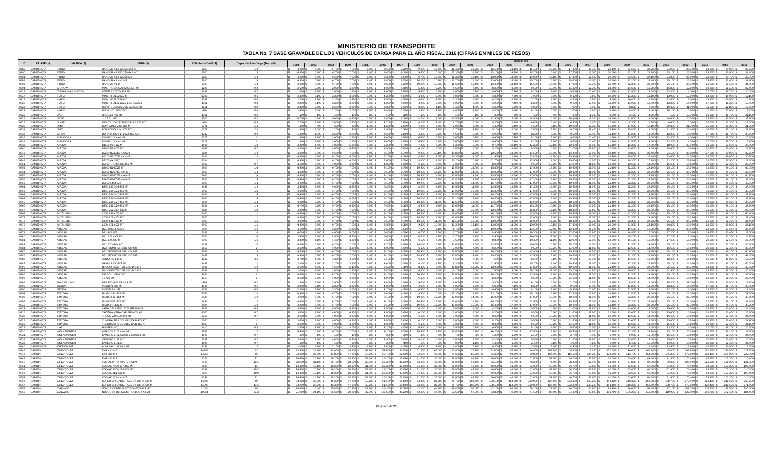MINISTERIO DE TRANSPORTE
TABLA No. 7 BASE GRAVABLE DE LOS VEHICULOS DE CARGA PARA EL AÑO FISCAL 2016 (CIFRAS EN MILES DE PESOS)
| ID | CLASE (1) | MARCA (2) | LINEA (3) | Cilindrada Cm3 (4) | Capacidad de Carga (Ton.) (5) | MODELOS | | | | | | | | | | | | | | | | | | | | | | | | |
| --- | --- | --- | --- | --- | --- | --- | --- | --- | --- | --- | --- | --- | --- | --- | --- | --- | --- | --- | --- | --- | --- | --- | --- | --- | --- | --- | --- | --- | --- | --- |
| | | | | | | 1991 | 1992 | 1993 | 1994 | 1995 | 1996 | 1997 | 1998 | 1999 | 2000 | 2001 | 2002 | 2003 | 2004 | 2005 | 2006 | 2007 | 2008 | 2009 | 2010 | 2011 | 2012 | 2013 | 2014 | 2015 |
| 9789 | CAMIONETA | FORD | RANGER XL F22CS3 4X2 MT | 2200 | 1,3 | $ 4.900 | $ 5.300 | $ 6.700 | $ 7.000 | $ 7.400 | $ 8.500 | $ 9.200 | $ 9.900 | $ 10.600 | $ 11.400 | $ 12.200 | $ 13.100 | $ 14.100 | $ 15.100 | $ 16.200 | $ 17.400 | $ 18.700 | $ 20.100 | $ 21.600 | $ 23.200 | $ 24.900 | $ 26.700 | $ 28.800 | $ 30.900 | $ 33.200 |
| 9790 | CAMIONETA | FORD | RANGER XL F22CS9 4X2 MT | 2200 | 1,3 | $ 4.900 | $ 5.300 | $ 6.700 | $ 7.000 | $ 7.400 | $ 8.400 | $ 9.100 | $ 9.800 | $ 10.500 | $ 11.300 | $ 12.200 | $ 13.100 | $ 14.100 | $ 15.200 | $ 16.400 | $ 17.700 | $ 19.000 | $ 20.500 | $ 22.100 | $ 23.700 | $ 25.100 | $ 26.700 | $ 29.700 | $ 31.900 | $ 34.400 |
| 9791 | CAMIONETA | FORD | RANGER XL F22CS9 MT | 2200 | 1,3 | $ 4.900 | $ 5.300 | $ 6.600 | $ 7.000 | $ 7.400 | $ 8.300 | $ 9.000 | $ 9.700 | $ 10.500 | $ 11.300 | $ 12.100 | $ 13.000 | $ 14.000 | $ 15.000 | $ 16.100 | $ 17.300 | $ 18.600 | $ 20.000 | $ 21.500 | $ 23.100 | $ 24.800 | $ 26.600 | $ 28.600 | $ 30.700 | $ 33.000 |
| 9801 | CAMIONETA | FORD | RANGER XL 4X2 MT | 2300 | 1,3 | $ 4.900 | $ 5.300 | $ 6.700 | $ 7.000 | $ 7.400 | $ 8.800 | $ 9.500 | $ 10.200 | $ 10.900 | $ 11.700 | $ 12.600 | $ 13.600 | $ 14.600 | $ 15.700 | $ 16.800 | $ 18.000 | $ 19.300 | $ 20.700 | $ 22.200 | $ 23.700 | $ 25.100 | $ 26.700 | $ 29.300 | $ 31.400 | $ 33.700 |
| 9802 | CAMIONETA | FORD | RANGER XL MT | 2300 | 1,3 | $ 4.900 | $ 5.300 | $ 6.700 | $ 7.000 | $ 7.400 | $ 8.600 | $ 9.300 | $ 10.000 | $ 10.700 | $ 11.600 | $ 12.400 | $ 13.400 | $ 14.400 | $ 15.500 | $ 16.600 | $ 17.900 | $ 19.300 | $ 20.700 | $ 22.300 | $ 23.700 | $ 25.100 | $ 26.700 | $ 29.900 | $ 32.100 | $ 34.600 |
| 9804 | CAMIONETA | GONOW | MINI TRUCK GA1020DSE4 MT | 1298 | 0,8 | $ 3.500 | $ 3.700 | $ 3.900 | $ 4.300 | $ 4.600 | $ 4.900 | $ 5.400 | $ 5.800 | $ 6.200 | $ 6.600 | $ 7.400 | $ 8.200 | $ 8.900 | $ 9.600 | $ 10.500 | $ 11.400 | $ 12.300 | $ 13.600 | $ 14.600 | $ 15.700 | $ 16.800 | $ 17.900 | $ 19.800 | $ 21.100 | $ 22.400 |
| 9812 | CAMIONETA | GREAT WALL MOTOR | WINGLE 5 STD 4X4 MT | 2499 | 0,7 | $ 1.800 | $ 1.900 | $ 2.600 | $ 2.700 | $ 2.900 | $ 3.600 | $ 3.800 | $ 4.400 | $ 5.200 | $ 5.600 | $ 6.300 | $ 6.900 | $ 7.400 | $ 8.200 | $ 8.900 | $ 9.600 | $ 10.400 | $ 11.100 | $ 11.900 | $ 12.500 | $ 13.300 | $ 14.000 | $ 17.000 | $ 18.700 | $ 20.500 |
| 9817 | CAMIONETA | HAFEI | MINYI HFJ1020BE MT | 1308 | 0,6 | $ 2.800 | $ 3.100 | $ 3.300 | $ 3.600 | $ 3.800 | $ 4.200 | $ 4.500 | $ 4.900 | $ 5.500 | $ 5.900 | $ 6.300 | $ 6.800 | $ 7.300 | $ 7.900 | $ 8.500 | $ 9.100 | $ 9.800 | $ 10.500 | $ 11.300 | $ 12.100 | $ 13.000 | $ 13.900 | $ 14.900 | $ 16.000 | $ 17.100 |
| 9819 | CAMIONETA | HAFEI | MINYI HFJ1020A MT | 1051 | 0,6 | $ 2.700 | $ 2.900 | $ 3.200 | $ 3.400 | $ 3.700 | $ 4.000 | $ 4.300 | $ 4.600 | $ 4.900 | $ 5.300 | $ 5.700 | $ 6.200 | $ 6.700 | $ 7.200 | $ 7.700 | $ 8.300 | $ 8.900 | $ 9.600 | $ 10.400 | $ 11.200 | $ 12.000 | $ 12.900 | $ 13.900 | $ 15.000 | $ 16.200 |
| 9820 | CAMIONETA | HAFEI | MINYI HFJ1021GBE4 LARGA MT | 1051 | 0,8 | $ 2.800 | $ 3.100 | $ 3.300 | $ 3.600 | $ 3.800 | $ 4.200 | $ 4.500 | $ 4.900 | $ 5.500 | $ 5.900 | $ 6.300 | $ 6.900 | $ 7.400 | $ 8.200 | $ 8.900 | $ 9.600 | $ 10.500 | $ 11.200 | $ 11.900 | $ 12.500 | $ 13.300 | $ 14.000 | $ 17.000 | $ 18.200 | $ 19.500 |
| 9822 | CAMIONETA | HAFEI | RUIYI HFJ1020GDBE LARGA MT | 1051 | 0,8 | $ 2.300 | $ 2.400 | $ 2.600 | $ 2.800 | $ 3.000 | $ 3.300 | $ 3.500 | $ 3.800 | $ 4.100 | $ 4.400 | $ 4.800 | $ 5.200 | $ 5.600 | $ 6.000 | $ 6.500 | $ 7.000 | $ 7.500 | $ 8.100 | $ 8.800 | $ 9.500 | $ 10.200 | $ 11.000 | $ 11.900 | $ 12.800 | $ 13.800 |
| 9823 | CAMIONETA | HAFEI | RUIYI HFJ1011G MT | 970 | 0,6 | $ 2.400 | $ 2.600 | $ 2.700 | $ 3.000 | $ 3.200 | $ 3.400 | $ 3.700 | $ 3.900 | $ 4.200 | $ 4.600 | $ 4.900 | $ 5.300 | $ 5.700 | $ 6.100 | $ 6.600 | $ 7.000 | $ 7.600 | $ 8.100 | $ 8.800 | $ 9.400 | $ 10.100 | $ 10.900 | $ 11.700 | $ 12.600 | $ 13.500 |
| 9825 | CAMIONETA | JAC | HFC1023 KG MT | 1051 | 0,9 | $ 100 | $ 100 | $ 100 | $ 100 | $ 100 | $ 100 | $ 100 | $ 100 | $ 100 | $ 100 | $ 100 | $ 200 | $ 300 | $ 400 | $ 600 | $ 900 | $ 1.300 | $ 2.000 | $ 3.100 | $ 4.700 | $ 7.100 | $ 10.700 | $ 16.200 | $ 18.700 | $ 21.100 |
| 9827 | CAMIONETA | JEEP | J10 3.7L MT | 3700 | 0,7 | $ 4.700 | $ 5.200 | $ 5.600 | $ 6.100 | $ 6.800 | $ 7.400 | $ 8.100 | $ 8.700 | $ 9.600 | $ 10.500 | $ 11.600 | $ 12.500 | $ 13.500 | $ 14.500 | $ 15.600 | $ 16.800 | $ 18.100 | $ 19.500 | $ 21.000 | $ 22.600 | $ 24.400 | $ 26.300 | $ 28.300 | $ 30.500 | $ 32.800 |
| 9828 | CAMIONETA | JINBEI | MINI TRUCK SY1020DB3AJ 4X2 MT | 998 | 0,8 | $ 2.700 | $ 2.900 | $ 3.000 | $ 3.200 | $ 3.400 | $ 3.700 | $ 3.900 | $ 4.200 | $ 4.400 | $ 4.700 | $ 5.000 | $ 5.300 | $ 5.700 | $ 6.000 | $ 6.400 | $ 6.900 | $ 7.300 | $ 7.800 | $ 8.300 | $ 8.800 | $ 9.400 | $ 10.000 | $ 10.600 | $ 11.300 | $ 12.000 |
| 9829 | CAMIONETA | JMC | BOARDING 2.8L 4X4 MT | 2771 | 1,1 | $ 400 | $ 500 | $ 600 | $ 800 | $ 1.000 | $ 1.200 | $ 1.500 | $ 1.900 | $ 2.400 | $ 2.900 | $ 3.600 | $ 4.400 | $ 5.400 | $ 6.600 | $ 8.100 | $ 10.000 | $ 12.300 | $ 15.200 | $ 17.900 | $ 19.100 | $ 20.300 | $ 21.700 | $ 26.600 | $ 29.300 | $ 31.900 |
| 9831 | CAMIONETA | JMC | BOARDING 2.8L 4X2 MT | 2771 | 2,3 | $ 900 | $ 1.000 | $ 1.200 | $ 1.400 | $ 1.600 | $ 1.900 | $ 2.300 | $ 2.700 | $ 3.100 | $ 3.700 | $ 4.300 | $ 5.100 | $ 6.000 | $ 7.000 | $ 8.200 | $ 9.700 | $ 11.400 | $ 13.400 | $ 15.800 | $ 18.500 | $ 21.800 | $ 25.600 | $ 30.100 | $ 35.100 | $ 38.200 |
| 9833 | CAMIONETA | LIFAN | DURA TRUCK LF1022 4X2 MT | 1342 | 0,9 | $ 1.800 | $ 1.900 | $ 2.600 | $ 2.700 | $ 2.900 | $ 3.600 | $ 3.800 | $ 4.400 | $ 5.200 | $ 5.600 | $ 6.300 | $ 6.900 | $ 7.400 | $ 8.200 | $ 8.900 | $ 9.600 | $ 10.400 | $ 11.100 | $ 11.900 | $ 12.500 | $ 13.300 | $ 14.000 | $ 17.000 | $ 18.700 | $ 20.700 |
| 9836 | CAMIONETA | MAHINDRA | PIK-UP 2.2 4X4 MT | 2179 | 1 | $ 1.800 | $ 1.900 | $ 2.600 | $ 2.700 | $ 2.900 | $ 3.600 | $ 3.800 | $ 4.400 | $ 5.200 | $ 5.600 | $ 6.300 | $ 6.900 | $ 7.400 | $ 8.200 | $ 8.900 | $ 9.600 | $ 10.400 | $ 11.100 | $ 11.900 | $ 12.500 | $ 13.300 | $ 14.000 | $ 17.000 | $ 18.700 | $ 20.300 |
| 9837 | CAMIONETA | MAHINDRA | PIK-UP 2.2 4X2 MT | 2179 | 1 | $ 1.800 | $ 1.900 | $ 2.600 | $ 2.700 | $ 2.900 | $ 3.600 | $ 3.800 | $ 4.400 | $ 5.200 | $ 5.600 | $ 6.300 | $ 6.900 | $ 7.400 | $ 8.200 | $ 8.900 | $ 9.600 | $ 10.400 | $ 11.100 | $ 11.900 | $ 12.500 | $ 13.300 | $ 14.000 | $ 17.000 | $ 18.700 | $ 19.800 |
| 9838 | CAMIONETA | MAZDA | B1600 PT 4X2 MT | 1598 | 1,3 | $ 4.300 | $ 4.600 | $ 4.900 | $ 5.300 | $ 5.700 | $ 6.200 | $ 6.700 | $ 7.200 | $ 7.700 | $ 8.300 | $ 9.000 | $ 9.700 | $ 10.400 | $ 11.200 | $ 12.100 | $ 13.000 | $ 14.000 | $ 15.100 | $ 16.300 | $ 17.600 | $ 18.900 | $ 20.400 | $ 22.000 | $ 23.600 | $ 25.500 |
| 9840 | CAMIONETA | MAZDA | B2000 PT 4X2 MT | 1998 | 0,7 | $ 3.600 | $ 3.800 | $ 4.000 | $ 4.300 | $ 4.600 | $ 4.900 | $ 5.600 | $ 6.100 | $ 6.600 | $ 7.000 | $ 7.600 | $ 8.200 | $ 8.800 | $ 9.500 | $ 10.200 | $ 11.000 | $ 11.800 | $ 12.600 | $ 13.600 | $ 14.500 | $ 15.600 | $ 16.800 | $ 20.300 | $ 22.400 | $ 24.100 |
| 9843 | CAMIONETA | MAZDA | B2200 B22CS3 4X2 MT | 2184 | 1,2 | $ 4.900 | $ 5.300 | $ 6.500 | $ 7.000 | $ 7.400 | $ 8.100 | $ 8.700 | $ 9.400 | $ 10.100 | $ 10.800 | $ 11.700 | $ 12.500 | $ 13.500 | $ 14.500 | $ 15.600 | $ 16.800 | $ 18.000 | $ 19.400 | $ 20.800 | $ 22.400 | $ 24.100 | $ 25.900 | $ 27.900 | $ 30.000 | $ 32.200 |
| 9845 | CAMIONETA | MAZDA | B2200 B22CS9 4X2 MT | 2184 | 1,2 | $ 4.900 | $ 5.300 | $ 6.100 | $ 6.600 | $ 7.100 | $ 7.700 | $ 8.200 | $ 8.900 | $ 9.500 | $ 10.300 | $ 11.000 | $ 11.900 | $ 12.800 | $ 13.800 | $ 14.800 | $ 15.900 | $ 17.100 | $ 18.400 | $ 19.800 | $ 21.400 | $ 23.000 | $ 24.700 | $ 26.600 | $ 28.600 | $ 30.800 |
| 9848 | CAMIONETA | MAZDA | B2200 4X2 MT | 2184 | 1,1 | $ 4.900 | $ 5.300 | $ 6.200 | $ 6.600 | $ 7.100 | $ 7.600 | $ 8.200 | $ 8.800 | $ 9.500 | $ 10.200 | $ 10.900 | $ 11.700 | $ 12.600 | $ 13.500 | $ 14.500 | $ 15.600 | $ 16.700 | $ 17.900 | $ 19.300 | $ 20.700 | $ 22.200 | $ 23.800 | $ 25.600 | $ 27.500 | $ 29.500 |
| 9851 | CAMIONETA | MAZDA | B2500 TRUCK SX 4X2 MT | 2507 | 0,7 | $ 3.600 | $ 3.800 | $ 4.000 | $ 4.300 | $ 4.600 | $ 4.900 | $ 5.600 | $ 6.100 | $ 6.600 | $ 7.000 | $ 7.600 | $ 8.200 | $ 8.800 | $ 9.500 | $ 10.200 | $ 11.000 | $ 11.800 | $ 12.600 | $ 13.600 | $ 14.500 | $ 15.600 | $ 16.800 | $ 20.300 | $ 22.400 | $ 25.300 |
| 9852 | CAMIONETA | MAZDA | B2600 B26CS3 MT | 2605 | 1,4 | $ 4.900 | $ 5.300 | $ 6.700 | $ 7.000 | $ 7.400 | $ 9.100 | $ 9.700 | $ 10.900 | $ 12.200 | $ 13.000 | $ 14.600 | $ 15.800 | $ 17.000 | $ 17.900 | $ 18.900 | $ 19.900 | $ 21.000 | $ 21.400 | $ 22.300 | $ 23.700 | $ 25.100 | $ 26.700 | $ 32.800 | $ 36.100 | $ 40.000 |
| 9854 | CAMIONETA | MAZDA | B2600 B26PS9 4X4 MT | 2605 | 1,2 | $ 4.900 | $ 5.300 | $ 6.700 | $ 7.000 | $ 7.400 | $ 9.100 | $ 9.700 | $ 10.900 | $ 12.200 | $ 13.000 | $ 14.800 | $ 16.000 | $ 17.000 | $ 17.900 | $ 18.900 | $ 19.900 | $ 21.000 | $ 21.400 | $ 22.300 | $ 23.700 | $ 25.100 | $ 26.700 | $ 32.800 | $ 36.100 | $ 38.900 |
| 9855 | CAMIONETA | MAZDA | B2600 B26CS9 4X4 MT | 2606 | 1,4 | $ 4.900 | $ 5.300 | $ 6.700 | $ 7.000 | $ 7.400 | $ 9.100 | $ 9.700 | $ 10.900 | $ 12.200 | $ 13.000 | $ 14.400 | $ 15.500 | $ 16.700 | $ 17.900 | $ 18.900 | $ 19.900 | $ 21.000 | $ 21.400 | $ 22.300 | $ 23.700 | $ 25.100 | $ 26.700 | $ 32.800 | $ 36.100 | $ 40.100 |
| 9856 | CAMIONETA | MAZDA | B2600 B26CS8 4X4 MT | 2606 | 1,4 | $ 4.900 | $ 5.300 | $ 6.700 | $ 7.000 | $ 7.400 | $ 9.100 | $ 9.700 | $ 10.900 | $ 11.900 | $ 12.800 | $ 13.800 | $ 14.900 | $ 16.100 | $ 17.300 | $ 18.700 | $ 19.900 | $ 21.000 | $ 21.400 | $ 22.300 | $ 23.700 | $ 25.100 | $ 26.700 | $ 32.800 | $ 36.100 | $ 39.600 |
| 9858 | CAMIONETA | MAZDA | B2600 i 4X4 MT | 2600 | 1,4 | $ 4.900 | $ 5.300 | $ 6.700 | $ 7.000 | $ 7.400 | $ 9.100 | $ 9.700 | $ 10.900 | $ 12.200 | $ 13.000 | $ 14.500 | $ 15.700 | $ 16.900 | $ 17.900 | $ 18.900 | $ 19.900 | $ 21.000 | $ 21.400 | $ 22.300 | $ 23.700 | $ 25.100 | $ 26.700 | $ 32.800 | $ 36.100 | $ 40.900 |
| 9861 | CAMIONETA | MAZDA | BT50 B25C44 4X4 MT | 2499 | 1,2 | $ 3.400 | $ 3.800 | $ 4.400 | $ 4.900 | $ 5.600 | $ 6.300 | $ 7.200 | $ 8.200 | $ 9.200 | $ 10.500 | $ 11.900 | $ 13.500 | $ 15.300 | $ 17.300 | $ 18.900 | $ 19.900 | $ 21.000 | $ 21.400 | $ 22.300 | $ 23.700 | $ 25.100 | $ 26.700 | $ 32.800 | $ 36.100 | $ 38.600 |
| 9862 | CAMIONETA | MAZDA | BT50 B25C24 4X2 MT | 2499 | 1,2 | $ 4.900 | $ 5.300 | $ 6.700 | $ 7.000 | $ 7.400 | $ 9.100 | $ 9.700 | $ 10.900 | $ 12.200 | $ 13.000 | $ 15.300 | $ 16.200 | $ 17.000 | $ 17.900 | $ 18.900 | $ 19.900 | $ 21.000 | $ 21.400 | $ 22.300 | $ 23.700 | $ 25.100 | $ 26.700 | $ 32.800 | $ 36.100 | $ 40.000 |
| 9863 | CAMIONETA | MAZDA | BT50 B26C47 4X4 MT | 2606 | 1,4 | $ 4.900 | $ 5.300 | $ 6.700 | $ 7.000 | $ 7.400 | $ 9.100 | $ 9.700 | $ 10.900 | $ 12.200 | $ 13.000 | $ 15.300 | $ 16.200 | $ 17.000 | $ 17.900 | $ 18.900 | $ 19.900 | $ 21.000 | $ 21.400 | $ 22.300 | $ 23.700 | $ 25.100 | $ 26.700 | $ 32.800 | $ 36.100 | $ 38.900 |
| 9864 | CAMIONETA | MAZDA | BT50 B26C49 4X4 MT | 2606 | 1,4 | $ 4.900 | $ 5.300 | $ 6.100 | $ 6.700 | $ 7.400 | $ 8.200 | $ 9.100 | $ 10.000 | $ 11.000 | $ 12.100 | $ 13.400 | $ 14.800 | $ 16.300 | $ 17.900 | $ 18.900 | $ 19.900 | $ 21.000 | $ 21.400 | $ 22.300 | $ 23.700 | $ 25.100 | $ 26.700 | $ 32.800 | $ 36.100 | $ 39.700 |
| 9865 | CAMIONETA | MAZDA | BT50 B26C27 4X2 MT | 2606 | 1,4 | $ 4.900 | $ 5.300 | $ 6.700 | $ 7.000 | $ 7.400 | $ 9.100 | $ 9.700 | $ 10.800 | $ 11.600 | $ 12.500 | $ 13.500 | $ 14.500 | $ 15.600 | $ 16.900 | $ 18.200 | $ 19.600 | $ 21.000 | $ 21.400 | $ 22.300 | $ 23.700 | $ 25.100 | $ 26.700 | $ 32.800 | $ 35.500 | $ 38.300 |
| 9866 | CAMIONETA | MAZDA | BT50 B22C29 4X2 MT | 2184 | 1,3 | $ 4.700 | $ 5.200 | $ 5.700 | $ 6.200 | $ 6.800 | $ 7.400 | $ 8.100 | $ 8.900 | $ 9.700 | $ 10.600 | $ 11.600 | $ 12.700 | $ 13.900 | $ 15.200 | $ 16.700 | $ 18.300 | $ 20.100 | $ 21.400 | $ 22.300 | $ 23.700 | $ 25.100 | $ 26.700 | $ 32.600 | $ 36.100 | $ 38.900 |
| 9867 | CAMIONETA | MAZDA | BT50 B22CS7 4X2 MT | 2184 | 1,3 | $ 4.900 | $ 5.300 | $ 6.700 | $ 7.000 | $ 7.400 | $ 8.700 | $ 9.400 | $ 10.100 | $ 10.900 | $ 11.700 | $ 12.600 | $ 13.600 | $ 14.700 | $ 15.800 | $ 17.100 | $ 18.400 | $ 19.800 | $ 21.300 | $ 22.300 | $ 23.700 | $ 25.100 | $ 26.700 | $ 31.000 | $ 33.400 | $ 36.000 |
| 9869 | CAMIONETA | MITSUBISHI | L200 2.4L 4X4 MT | 2400 | 1,1 | $ 4.900 | $ 5.300 | $ 6.700 | $ 7.000 | $ 7.400 | $ 9.100 | $ 9.700 | $ 10.900 | $ 12.200 | $ 13.000 | $ 14.900 | $ 16.100 | $ 17.000 | $ 17.900 | $ 18.900 | $ 19.900 | $ 21.000 | $ 21.400 | $ 22.300 | $ 23.700 | $ 25.100 | $ 26.700 | $ 32.800 | $ 36.100 | $ 40.700 |
| 9872 | CAMIONETA | MITSUBISHI | L200 2.0L 4X4 MT | 2000 | 1,1 | $ 4.900 | $ 5.300 | $ 6.700 | $ 7.000 | $ 7.400 | $ 9.100 | $ 9.700 | $ 10.900 | $ 12.200 | $ 13.000 | $ 14.100 | $ 15.200 | $ 16.300 | $ 17.600 | $ 18.900 | $ 19.900 | $ 21.000 | $ 21.400 | $ 22.300 | $ 23.700 | $ 25.100 | $ 26.700 | $ 32.800 | $ 36.100 | $ 39.400 |
| 9873 | CAMIONETA | MITSUBISHI | L200 2.4L 4X2 MT | 2400 | 1,1 | $ 4.900 | $ 5.300 | $ 6.700 | $ 7.000 | $ 7.400 | $ 9.100 | $ 9.700 | $ 10.500 | $ 11.300 | $ 12.100 | $ 13.000 | $ 13.900 | $ 14.900 | $ 16.000 | $ 17.200 | $ 18.400 | $ 19.700 | $ 21.100 | $ 22.300 | $ 23.700 | $ 25.100 | $ 26.700 | $ 29.900 | $ 32.100 | $ 34.400 |
| 9875 | CAMIONETA | MITSUBISHI | L200 2.0L 4X2 MT | 2000 | 1,1 | $ 4.900 | $ 5.300 | $ 6.700 | $ 7.000 | $ 7.400 | $ 8.500 | $ 9.100 | $ 9.800 | $ 10.500 | $ 11.300 | $ 12.100 | $ 13.000 | $ 14.000 | $ 15.000 | $ 16.100 | $ 17.300 | $ 18.600 | $ 20.000 | $ 21.500 | $ 23.100 | $ 24.800 | $ 26.700 | $ 28.600 | $ 30.800 | $ 33.100 |
| 9877 | CAMIONETA | NISSAN | D21 KING 4X2 MT | 2400 | 1,6 | $ 4.500 | $ 4.900 | $ 5.200 | $ 5.600 | $ 6.000 | $ 6.500 | $ 7.000 | $ 7.500 | $ 8.100 | $ 8.700 | $ 9.300 | $ 10.000 | $ 10.700 | $ 11.500 | $ 12.400 | $ 13.300 | $ 14.300 | $ 15.400 | $ 16.500 | $ 17.700 | $ 19.100 | $ 20.500 | $ 22.000 | $ 23.600 | $ 25.400 |
| 9879 | CAMIONETA | NISSAN | D21 4X2 MT | 2389 | 1,6 | $ 4.000 | $ 4.300 | $ 4.600 | $ 5.000 | $ 5.400 | $ 5.800 | $ 6.200 | $ 6.700 | $ 7.200 | $ 7.700 | $ 8.300 | $ 8.900 | $ 9.600 | $ 10.300 | $ 11.100 | $ 12.000 | $ 12.900 | $ 13.800 | $ 14.900 | $ 16.000 | $ 17.200 | $ 18.500 | $ 19.900 | $ 21.400 | $ 23.000 |
| 9880 | CAMIONETA | NISSAN | D21 2.0L 4X2 MT | 2000 | 1,6 | $ 3.900 | $ 4.200 | $ 4.500 | $ 4.800 | $ 5.200 | $ 5.600 | $ 6.100 | $ 6.600 | $ 7.100 | $ 7.700 | $ 8.300 | $ 8.900 | $ 9.600 | $ 10.400 | $ 11.200 | $ 12.100 | $ 13.100 | $ 14.100 | $ 15.200 | $ 16.400 | $ 17.700 | $ 19.200 | $ 20.700 | $ 22.300 | $ 24.100 |
| 9881 | CAMIONETA | NISSAN | D21 2000CC MT | 2000 | 1,6 | $ 3.800 | $ 4.100 | $ 4.400 | $ 4.800 | $ 5.200 | $ 5.600 | $ 6.000 | $ 6.500 | $ 7.000 | $ 7.600 | $ 8.200 | $ 8.800 | $ 9.500 | $ 10.300 | $ 11.100 | $ 12.000 | $ 12.900 | $ 14.000 | $ 15.100 | $ 16.300 | $ 17.600 | $ 18.900 | $ 20.500 | $ 22.100 | $ 23.800 |
| 9883 | CAMIONETA | NISSAN | D22 STD 4X4 MT | 2389 | 1,6 | $ 4.900 | $ 5.300 | $ 6.700 | $ 7.000 | $ 7.400 | $ 8.700 | $ 9.300 | $ 10.000 | $ 10.800 | $ 11.600 | $ 12.500 | $ 13.500 | $ 14.500 | $ 15.600 | $ 16.800 | $ 18.100 | $ 19.500 | $ 21.000 | $ 22.300 | $ 23.700 | $ 25.100 | $ 26.700 | $ 30.400 | $ 32.700 | $ 35.200 |
| 9884 | CAMIONETA | NISSAN | D22 FRONTIER STD 4X4 MT | 2953 | 1 | $ 3.600 | $ 3.800 | $ 4.000 | $ 4.300 | $ 4.600 | $ 4.900 | $ 5.600 | $ 6.100 | $ 6.600 | $ 7.000 | $ 7.600 | $ 8.200 | $ 8.800 | $ 9.500 | $ 10.200 | $ 11.000 | $ 11.800 | $ 12.600 | $ 13.600 | $ 14.500 | $ 15.600 | $ 16.800 | $ 20.300 | $ 22.400 | $ 23.900 |
| 9885 | CAMIONETA | NISSAN | D22 FRONTIER STD 4X4 MT | 2953 | 1,5 | $ 4.900 | $ 5.300 | $ 6.700 | $ 7.000 | $ 7.400 | $ 9.100 | $ 9.700 | $ 10.900 | $ 12.200 | $ 13.000 | $ 15.300 | $ 16.200 | $ 17.000 | $ 17.900 | $ 18.900 | $ 19.900 | $ 21.000 | $ 21.400 | $ 22.300 | $ 23.700 | $ 25.100 | $ 26.700 | $ 32.800 | $ 36.100 | $ 40.700 |
| 9886 | CAMIONETA | NISSAN | D22 FRONTIER STD 4X2 MT | 2488 | 1,5 | $ 4.900 | $ 5.300 | $ 6.700 | $ 7.000 | $ 7.400 | $ 9.100 | $ 9.700 | $ 10.900 | $ 12.200 | $ 13.000 | $ 14.700 | $ 15.800 | $ 17.000 | $ 17.900 | $ 18.900 | $ 19.900 | $ 21.000 | $ 21.400 | $ 22.300 | $ 23.700 | $ 25.100 | $ 26.700 | $ 32.800 | $ 36.100 | $ 41.500 |
| 9888 | CAMIONETA | NISSAN | JUNIOR L-140 MT | 1982 | 2,5 | $ 3.700 | $ 4.000 | $ 4.300 | $ 4.500 | $ 4.800 | $ 5.100 | $ 5.500 | $ 5.800 | $ 6.200 | $ 6.600 | $ 7.000 | $ 7.500 | $ 8.000 | $ 8.500 | $ 9.100 | $ 9.600 | $ 10.300 | $ 10.900 | $ 11.600 | $ 12.400 | $ 13.200 | $ 14.100 | $ 15.000 | $ 16.000 | $ 17.000 |
| 9889 | CAMIONETA | NISSAN | NAVARA EX 4X4 MT | 2488 | 1,1 | $ 2.000 | $ 2.300 | $ 2.700 | $ 3.200 | $ 3.800 | $ 4.400 | $ 5.200 | $ 6.100 | $ 7.100 | $ 8.300 | $ 9.700 | $ 11.400 | $ 13.400 | $ 15.700 | $ 18.400 | $ 19.900 | $ 21.000 | $ 21.400 | $ 22.300 | $ 23.700 | $ 25.100 | $ 26.700 | $ 32.800 | $ 36.100 | $ 40.000 |
| 9890 | CAMIONETA | NISSAN | NP 300 FRONTIER 2.5L 4X4 MT | 2488 | 1,3 | $ 3.500 | $ 4.000 | $ 4.500 | $ 5.100 | $ 5.800 | $ 6.600 | $ 7.400 | $ 8.400 | $ 9.500 | $ 10.800 | $ 12.200 | $ 13.900 | $ 15.700 | $ 17.800 | $ 18.900 | $ 19.900 | $ 21.000 | $ 21.400 | $ 22.300 | $ 23.700 | $ 25.100 | $ 26.700 | $ 32.800 | $ 36.100 | $ 40.000 |
| 9892 | CAMIONETA | NISSAN | NP 300 FRONTIER 2.4L 4X2 MT | 2389 | 1,3 | $ 2.000 | $ 2.300 | $ 2.600 | $ 2.900 | $ 3.300 | $ 3.800 | $ 4.300 | $ 4.800 | $ 5.500 | $ 6.200 | $ 7.000 | $ 7.900 | $ 9.000 | $ 10.200 | $ 11.600 | $ 13.100 | $ 14.800 | $ 16.800 | $ 19.000 | $ 21.300 | $ 22.900 | $ 24.600 | $ 26.400 | $ 28.300 | $ 30.400 |
| 9895 | CAMIONETA | NISSAN | PATROL UG160 MT | 3956 | 2 | $ 4.900 | $ 5.300 | $ 6.700 | $ 7.000 | $ 7.400 | $ 9.100 | $ 9.700 | $ 10.900 | $ 12.200 | $ 13.000 | $ 15.300 | $ 16.200 | $ 17.000 | $ 17.900 | $ 18.900 | $ 19.900 | $ 21.000 | $ 21.400 | $ 22.300 | $ 23.700 | $ 25.100 | $ 26.700 | $ 32.800 | $ 36.100 | $ 39.300 |
| 9896 | CAMIONETA | NISSAN | TL 720 MT | 1750 | 1 | $ 3.600 | $ 3.800 | $ 4.000 | $ 4.300 | $ 4.600 | $ 4.900 | $ 5.600 | $ 6.100 | $ 6.600 | $ 7.000 | $ 7.600 | $ 8.200 | $ 8.800 | $ 9.500 | $ 10.200 | $ 11.000 | $ 11.800 | $ 12.600 | $ 13.600 | $ 14.500 | $ 15.600 | $ 16.800 | $ 20.300 | $ 22.400 | $ 23.500 |
| 9898 | CAMIONETA | SAIC WULING | MINI PICKUP CARGA MT | 970 | 0,7 | $ 1.800 | $ 1.900 | $ 2.600 | $ 2.700 | $ 2.900 | $ 3.400 | $ 3.700 | $ 4.000 | $ 4.300 | $ 4.600 | $ 4.900 | $ 5.300 | $ 5.700 | $ 6.100 | $ 6.600 | $ 7.100 | $ 7.700 | $ 8.300 | $ 8.900 | $ 9.600 | $ 10.300 | $ 11.100 | $ 11.900 | $ 12.800 | $ 13.800 |
| 9899 | CAMIONETA | SKODA | PICKUP FUN MT | 1598 | 0,6 | $ 2.800 | $ 3.100 | $ 3.300 | $ 3.600 | $ 3.800 | $ 4.200 | $ 4.500 | $ 4.900 | $ 5.500 | $ 5.900 | $ 6.300 | $ 6.900 | $ 7.400 | $ 8.200 | $ 8.900 | $ 9.600 | $ 10.500 | $ 11.200 | $ 11.900 | $ 12.500 | $ 13.300 | $ 14.000 | $ 17.000 | $ 18.700 | $ 20.500 |
| 9900 | CAMIONETA | SKODA | PICKUP LX MT | 1289 | 0,6 | $ 2.800 | $ 3.100 | $ 3.300 | $ 3.600 | $ 3.800 | $ 4.200 | $ 4.300 | $ 4.900 | $ 5.200 | $ 5.900 | $ 6.300 | $ 6.900 | $ 7.400 | $ 8.100 | $ 8.700 | $ 9.300 | $ 10.000 | $ 10.700 | $ 11.500 | $ 12.300 | $ 13.200 | $ 14.000 | $ 15.200 | $ 16.300 | $ 17.500 |
| 9904 | CAMIONETA | TOYOTA | HILUX 2.4L 4X2 MT | 2366 | 1,2 | $ 4.900 | $ 5.300 | $ 6.700 | $ 7.000 | $ 7.400 | $ 8.400 | $ 9.100 | $ 9.800 | $ 10.500 | $ 11.300 | $ 12.200 | $ 13.100 | $ 14.100 | $ 15.100 | $ 16.300 | $ 17.500 | $ 18.800 | $ 20.300 | $ 21.800 | $ 23.500 | $ 25.100 | $ 26.700 | $ 29.200 | $ 31.400 | $ 33.800 |
| 9906 | CAMIONETA | TOYOTA | HILUX 2.4L 4X4 MT | 2438 | 1,2 | $ 4.900 | $ 5.300 | $ 6.700 | $ 7.000 | $ 7.400 | $ 9.100 | $ 9.700 | $ 10.900 | $ 12.200 | $ 13.000 | $ 14.800 | $ 15.900 | $ 17.000 | $ 17.900 | $ 18.900 | $ 19.900 | $ 21.000 | $ 21.400 | $ 22.300 | $ 23.700 | $ 25.100 | $ 26.700 | $ 32.800 | $ 36.100 | $ 39.400 |
| 9909 | CAMIONETA | TOYOTA | HILUX EST 4X2 MT | 2694 | 1,2 | $ 4.900 | $ 5.300 | $ 6.700 | $ 7.000 | $ 7.400 | $ 9.100 | $ 9.700 | $ 10.900 | $ 12.200 | $ 13.000 | $ 15.300 | $ 16.200 | $ 17.000 | $ 17.900 | $ 18.900 | $ 19.900 | $ 21.000 | $ 21.400 | $ 22.300 | $ 23.700 | $ 25.100 | $ 26.700 | $ 32.800 | $ 36.100 | $ 38.200 |
| 9910 | CAMIONETA | TOYOTA | HILUX PT 4X2 MT | 2694 | 1,2 | $ 4.900 | $ 5.300 | $ 6.700 | $ 7.000 | $ 7.400 | $ 9.100 | $ 9.700 | $ 10.900 | $ 12.200 | $ 13.000 | $ 15.300 | $ 16.200 | $ 17.000 | $ 17.900 | $ 18.900 | $ 19.900 | $ 21.000 | $ 21.400 | $ 22.300 | $ 23.700 | $ 25.100 | $ 26.700 | $ 32.800 | $ 36.100 | $ 38.200 |
| 9914 | CAMIONETA | TOYOTA | LAND CRUISER LC 70 GRJ79 MT | 3956 | 0,8 | $ 3.400 | $ 3.800 | $ 4.000 | $ 4.300 | $ 4.600 | $ 4.900 | $ 5.600 | $ 6.100 | $ 6.600 | $ 7.000 | $ 7.600 | $ 8.200 | $ 8.800 | $ 9.500 | $ 10.200 | $ 11.000 | $ 11.800 | $ 12.600 | $ 13.600 | $ 14.500 | $ 15.600 | $ 16.800 | $ 20.300 | $ 22.400 | $ 24.600 |
| 9925 | CAMIONETA | TOYOTA | TACOMA XTRA CAB SR5 4X4 AT | 4000 | 0,7 | $ 3.600 | $ 3.800 | $ 4.000 | $ 4.300 | $ 4.600 | $ 4.900 | $ 5.600 | $ 6.100 | $ 6.600 | $ 7.000 | $ 7.600 | $ 8.200 | $ 8.800 | $ 9.500 | $ 10.200 | $ 11.000 | $ 11.800 | $ 12.600 | $ 13.600 | $ 14.500 | $ 15.600 | $ 16.800 | $ 20.300 | $ 22.400 | $ 25.300 |
| 9926 | CAMIONETA | TOYOTA | TRUCK VZN100 4X4 MT | 2958 | 0,7 | $ 3.600 | $ 3.800 | $ 4.000 | $ 4.300 | $ 4.600 | $ 4.900 | $ 5.600 | $ 6.100 | $ 6.600 | $ 7.000 | $ 7.600 | $ 8.200 | $ 8.800 | $ 9.500 | $ 10.200 | $ 11.000 | $ 11.800 | $ 12.600 | $ 13.600 | $ 14.500 | $ 15.600 | $ 16.800 | $ 20.300 | $ 22.400 | $ 24.400 |
| 9927 | CAMIONETA | TOYOTA | TUNDRA SR5 DOUBLE CAB 4X4 AT | 5700 | 1 | $ 3.600 | $ 3.800 | $ 4.000 | $ 4.300 | $ 4.600 | $ 4.900 | $ 5.600 | $ 6.100 | $ 6.600 | $ 7.000 | $ 7.600 | $ 8.200 | $ 8.800 | $ 9.500 | $ 10.200 | $ 11.000 | $ 11.800 | $ 12.600 | $ 13.600 | $ 14.500 | $ 15.600 | $ 16.800 | $ 20.300 | $ 22.400 | $ 23.700 |
| 9928 | CAMIONETA | TOYOTA | TUNDRA SR5 DOUBLE CAB 4X2 AT | 4000 | 1 | $ 3.600 | $ 3.800 | $ 4.000 | $ 4.300 | $ 4.600 | $ 4.900 | $ 5.600 | $ 6.100 | $ 6.600 | $ 7.000 | $ 7.600 | $ 8.200 | $ 8.800 | $ 9.500 | $ 10.200 | $ 11.000 | $ 11.800 | $ 12.600 | $ 13.600 | $ 14.500 | $ 15.600 | $ 16.800 | $ 20.300 | $ 22.400 | $ 24.100 |
| 9929 | CAMIONETA | UAZ | HUNTER MT | 2410 | 0,8 | $ 2.800 | $ 3.100 | $ 3.300 | $ 3.600 | $ 3.800 | $ 4.200 | $ 4.500 | $ 4.900 | $ 5.500 | $ 5.900 | $ 6.300 | $ 6.900 | $ 7.400 | $ 8.200 | $ 8.900 | $ 9.600 | $ 10.500 | $ 11.200 | $ 11.900 | $ 12.500 | $ 13.300 | $ 14.000 | $ 17.000 | $ 18.700 | $ 20.500 |
| 9930 | CAMIONETA | VOLKSWAGEN | AMAROK 2.0L 4X4 MT | 1968 | 1,2 | $ 4.900 | $ 5.300 | $ 6.700 | $ 7.000 | $ 7.400 | $ 9.100 | $ 9.700 | $ 10.900 | $ 12.200 | $ 13.000 | $ 15.300 | $ 16.200 | $ 17.000 | $ 17.900 | $ 18.900 | $ 19.900 | $ 21.000 | $ 21.400 | $ 22.300 | $ 23.700 | $ 25.100 | $ 26.700 | $ 32.800 | $ 36.100 | $ 37.900 |
| 9931 | CAMIONETA | VOLKSWAGEN | SAVEIRO 1.6L Cabina extendida MT | 1598 | 0,7 | $ 100 | $ 100 | $ 100 | $ 100 | $ 100 | $ 200 | $ 300 | $ 400 | $ 500 | $ 700 | $ 900 | $ 1.200 | $ 1.600 | $ 2.100 | $ 2.800 | $ 3.700 | $ 5.000 | $ 6.700 | $ 9.000 | $ 12.000 | $ 15.600 | $ 16.800 | $ 20.300 | $ 22.400 | $ 24.800 |
| 9932 | CAMIONETA | VOLKSWAGEN | SAVEIRO 1.8L MT | 1781 | 0,7 | $ 3.600 | $ 3.800 | $ 4.000 | $ 4.300 | $ 4.600 | $ 4.900 | $ 5.600 | $ 6.100 | $ 6.600 | $ 7.000 | $ 7.600 | $ 8.200 | $ 8.800 | $ 9.500 | $ 10.200 | $ 11.000 | $ 11.800 | $ 12.600 | $ 13.600 | $ 14.500 | $ 15.600 | $ 16.800 | $ 20.300 | $ 22.400 | $ 25.000 |
| 9933 | CAMIONETA | VOLKSWAGEN | SAVEIRO 1.6L MT | 1598 | 0,7 | $ 100 | $ 100 | $ 100 | $ 200 | $ 200 | $ 300 | $ 400 | $ 500 | $ 700 | $ 900 | $ 1.100 | $ 1.400 | $ 1.900 | $ 2.400 | $ 3.100 | $ 4.000 | $ 5.100 | $ 6.600 | $ 8.400 | $ 10.900 | $ 14.000 | $ 16.800 | $ 20.300 | $ 22.400 | $ 24.400 |
| 9940 | CAMIONETA | ZHONGXING | ADMIRAL 2.2L 4X2 MT | 2237 | 1,2 | $ 2.800 | $ 2.900 | $ 3.100 | $ 3.400 | $ 3.700 | $ 3.800 | $ 4.100 | $ 4.500 | $ 4.900 | $ 5.400 | $ 5.900 | $ 6.300 | $ 6.900 | $ 7.500 | $ 8.200 | $ 8.900 | $ 9.700 | $ 10.600 | $ 11.400 | $ 12.400 | $ 13.900 | $ 13.900 | $ 16.300 | $ 17.600 | $ 19.500 |
| 9947 | CAMION | CHEVROLET | EXR 4X2 MT | 14256 | 43 | $ 33.900 | $ 35.700 | $ 42.600 | $ 45.800 | $ 49.300 | $ 53.000 | $ 57.000 | $ 61.300 | $ 66.000 | $ 70.900 | $ 76.300 | $ 82.000 | $ 88.200 | $ 94.900 | $ 102.100 | $ 109.800 | $ 118.100 | $ 127.000 | $ 136.600 | $ 146.900 | $ 158.000 | $ 169.900 | $ 182.700 | $ 196.500 | $ 211.300 |
| 9948 | CAMION | CHEVROLET | EXZ 6X4 MT | 14256 | 45 | $ 33.900 | $ 35.700 | $ 44.800 | $ 47.600 | $ 50.200 | $ 55.700 | $ 59.900 | $ 64.500 | $ 69.300 | $ 74.600 | $ 80.200 | $ 86.300 | $ 92.800 | $ 99.800 | $ 107.400 | $ 115.500 | $ 124.200 | $ 133.600 | $ 143.700 | $ 154.600 | $ 166.300 | $ 178.800 | $ 192.400 | $ 206.900 | $ 222.500 |
| 9949 | CAMION | CHEVROLET | FVR 4X2 MT | 7127 | 11 | $ 14.400 | $ 15.100 | $ 19.200 | $ 20.200 | $ 21.300 | $ 26.200 | $ 27.600 | $ 31.200 | $ 35.000 | $ 36.900 | $ 43.700 | $ 46.000 | $ 48.500 | $ 51.000 | $ 53.800 | $ 56.700 | $ 59.800 | $ 61.000 | $ 63.600 | $ 67.600 | $ 71.900 | $ 76.400 | $ 93.900 | $ 103.300 | $ 116.700 |
| 9950 | CAMION | CHEVROLET | FVR 700P FORWARD 4X2 MT | 7790 | 12,1 | $ 20.000 | $ 21.100 | $ 26.700 | $ 28.000 | $ 29.600 | $ 36.200 | $ 38.200 | $ 43.100 | $ 48.500 | $ 51.000 | $ 58.400 | $ 62.100 | $ 66.000 | $ 70.200 | $ 74.400 | $ 78.300 | $ 82.400 | $ 84.800 | $ 87.800 | $ 93.300 | $ 99.300 | $ 105.600 | $ 121.600 | $ 128.000 | $ 134.700 |
| 9951 | CAMION | CHEVROLET | KODIAK 7500 157 4X2 MT | 7193 | 11 | $ 14.400 | $ 15.100 | $ 19.200 | $ 20.200 | $ 21.300 | $ 26.200 | $ 27.600 | $ 31.200 | $ 35.000 | $ 36.900 | $ 43.700 | $ 46.000 | $ 48.500 | $ 51.000 | $ 53.800 | $ 56.700 | $ 59.800 | $ 61.000 | $ 63.600 | $ 67.600 | $ 71.900 | $ 76.400 | $ 93.900 | $ 103.300 | $ 108.400 |
| 9952 | CAMION | CHEVROLET | KODIAK 8500 175 6X4 MT | 7193 | 10,3 | $ 14.400 | $ 15.100 | $ 19.200 | $ 20.200 | $ 21.300 | $ 26.200 | $ 27.600 | $ 31.200 | $ 35.000 | $ 36.900 | $ 43.700 | $ 46.000 | $ 48.500 | $ 51.000 | $ 53.800 | $ 56.700 | $ 59.800 | $ 61.000 | $ 63.600 | $ 67.600 | $ 71.900 | $ 76.400 | $ 93.900 | $ 103.300 | $ 110.500 |
| 9953 | CAMION | CHEVROLET | KODIAK 211 4X2 MT | 7200 | 10,9 | $ 14.400 | $ 15.100 | $ 19.200 | $ 20.200 | $ 21.300 | $ 26.200 | $ 27.600 | $ 31.200 | $ 35.000 | $ 36.900 | $ 43.700 | $ 46.000 | $ 48.500 | $ 51.000 | $ 53.800 | $ 56.700 | $ 59.800 | $ 61.000 | $ 63.600 | $ 67.600 | $ 71.900 | $ 76.400 | $ 93.900 | $ 103.300 | $ 109.400 |
| 9954 | CAMION | CHEVROLET | KODIAK 157 4X2 MT | 7193 | 11 | $ 14.400 | $ 15.100 | $ 19.200 | $ 20.200 | $ 21.300 | $ 26.200 | $ 27.600 | $ 31.200 | $ 35.000 | $ 36.900 | $ 43.700 | $ 46.000 | $ 48.500 | $ 51.000 | $ 53.800 | $ 56.700 | $ 59.800 | $ 61.000 | $ 63.600 | $ 67.600 | $ 71.900 | $ 76.400 | $ 93.900 | $ 103.300 | $ 115.600 |
| 9956 | CAMION | CHEVROLET | SUPER BRIGADIER ACL-64 188 in 6X4 MT | 14500 | 40 | $ 33.900 | $ 35.700 | $ 45.200 | $ 47.600 | $ 50.200 | $ 61.500 | $ 64.800 | $ 73.300 | $ 82.200 | $ 86.700 | $ 102.700 | $ 108.100 | $ 113.900 | $ 120.000 | $ 126.400 | $ 133.200 | $ 140.200 | $ 144.100 | $ 149.300 | $ 158.800 | $ 168.700 | $ 179.400 | $ 220.400 | $ 242.500 | $ 266.700 |
| 9957 | CAMION | CHEVROLET | SUPER BRIGADIER ACL-64 185 in 6X4 MT | 14000 | 41,6 | $ 33.900 | $ 35.700 | $ 45.200 | $ 47.600 | $ 50.200 | $ 61.500 | $ 64.800 | $ 73.300 | $ 82.200 | $ 86.700 | $ 102.700 | $ 108.100 | $ 113.900 | $ 120.000 | $ 126.400 | $ 133.200 | $ 140.200 | $ 144.100 | $ 149.300 | $ 158.800 | $ 168.700 | $ 179.400 | $ 220.400 | $ 242.500 | $ 271.600 |
| 9958 | CAMION | DAEWOO | NOVUS V3TGF ELECTRONICO 6X4 MT | 11051 | 20 | $ 19.400 | $ 20.400 | $ 25.800 | $ 27.300 | $ 28.700 | $ 35.300 | $ 37.300 | $ 42.100 | $ 47.300 | $ 49.800 | $ 59.000 | $ 62.100 | $ 65.600 | $ 69.100 | $ 72.800 | $ 76.700 | $ 80.900 | $ 83.400 | $ 86.000 | $ 91.400 | $ 97.100 | $ 103.200 | $ 126.800 | $ 139.500 | $ 150.600 |
| 9959 | CAMION | DAEWOO | NOVUS V3TSF ELECTRONICO 6X4 MT | 10964 | 21,3 | $ 21.900 | $ 24.100 | $ 26.600 | $ 29.300 | $ 32.300 | $ 35.600 | $ 39.200 | $ 43.200 | $ 47.600 | $ 52.500 | $ 57.900 | $ 63.800 | $ 70.300 | $ 77.500 | $ 85.400 | $ 94.200 | $ 99.800 | $ 101.700 | $ 106.200 | $ 112.800 | $ 119.900 | $ 127.500 | $ 156.700 | $ 172.400 | $ 184.400 |
Página 8 de 30